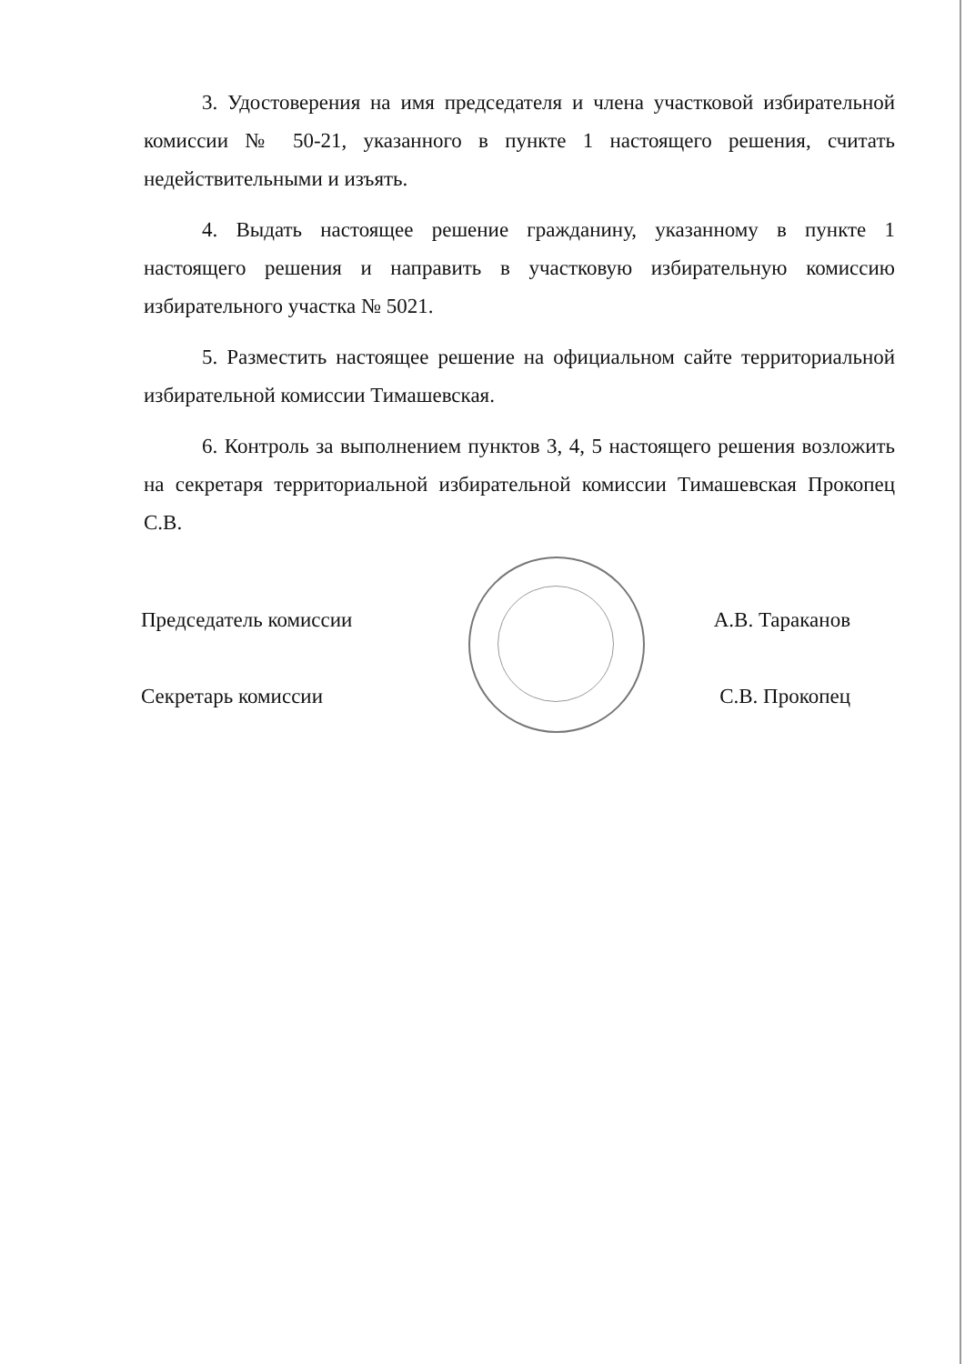3. Удостоверения на имя председателя и члена участковой избирательной комиссии № 50-21, указанного в пункте 1 настоящего решения, считать недействительными и изъять.
4. Выдать настоящее решение гражданину, указанному в пункте 1 настоящего решения и направить в участковую избирательную комиссию избирательного участка № 5021.
5. Разместить настоящее решение на официальном сайте территориальной избирательной комиссии Тимашевская.
6. Контроль за выполнением пунктов 3, 4, 5 настоящего решения возложить на секретаря территориальной избирательной комиссии Тимашевская Прокопец С.В.
Председатель комиссии А.В. Тараканов
Секретарь комиссии С.В. Прокопец